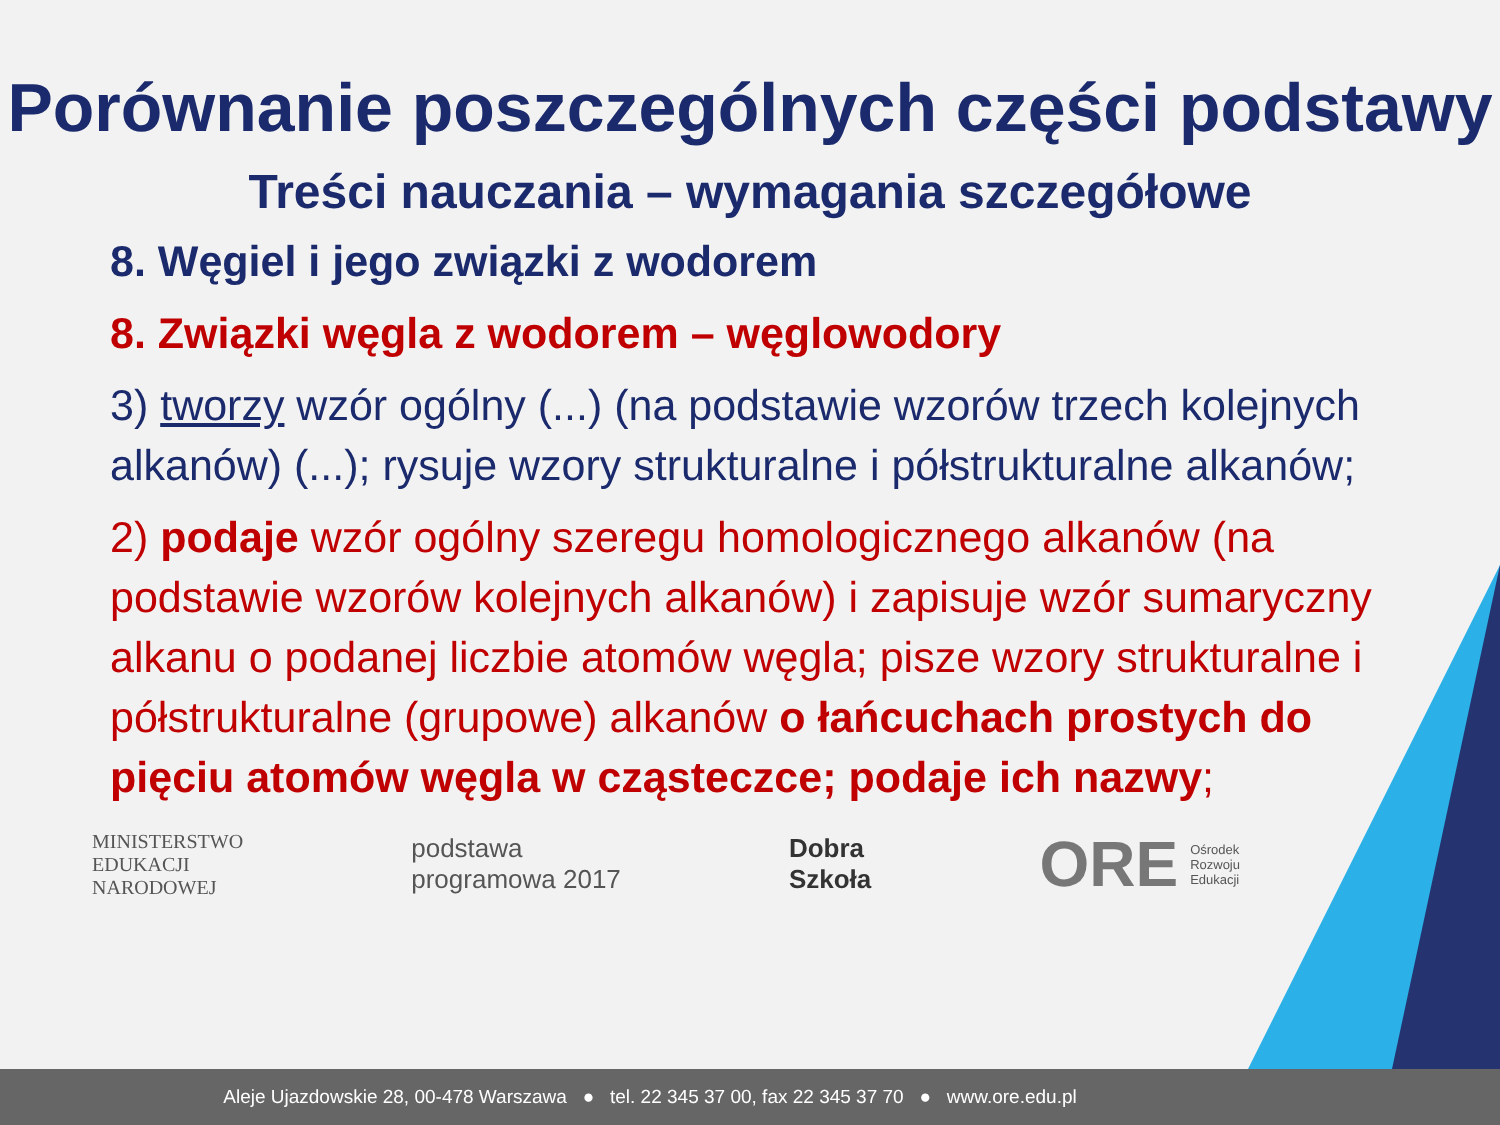Porównanie poszczególnych części podstawy
Treści nauczania – wymagania szczegółowe
8. Węgiel i jego związki z wodorem
8. Związki węgla z wodorem – węglowodory
3) tworzy wzór ogólny (...) (na podstawie wzorów trzech kolejnych alkanów) (...); rysuje wzory strukturalne i półstrukturalne alkanów;
2) podaje wzór ogólny szeregu homologicznego alkanów (na podstawie wzorów kolejnych alkanów) i zapisuje wzór sumaryczny alkanu o podanej liczbie atomów węgla; pisze wzory strukturalne i półstrukturalne (grupowe) alkanów o łańcuchach prostych do pięciu atomów węgla w cząsteczce; podaje ich nazwy;
MINISTERSTWO
EDUKACJI
NARODOWEJ
podstawa
programowa 2017
Dobra
Szkoła
ORE Ośrodek
Rozwoju
Edukacji
Aleje Ujazdowskie 28, 00-478 Warszawa ● tel. 22 345 37 00, fax 22 345 37 70 ● www.ore.edu.pl